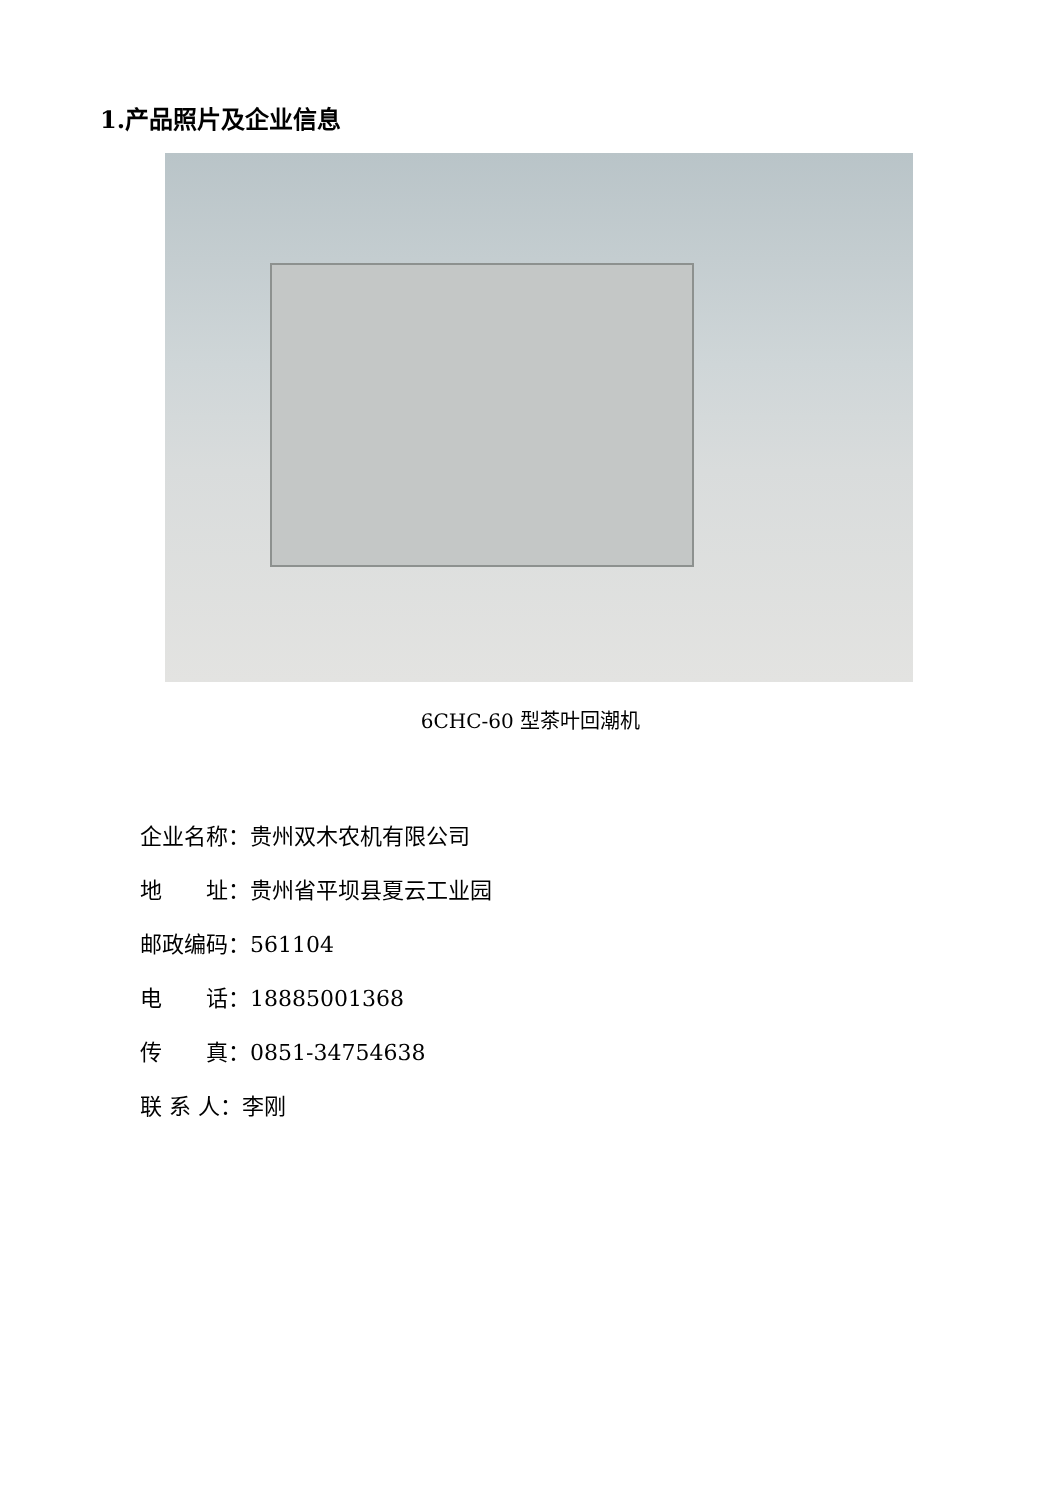1.产品照片及企业信息
6CHC-60 型茶叶回潮机
企业名称：贵州双木农机有限公司
地　　址：贵州省平坝县夏云工业园
邮政编码：561104
电　　话：18885001368
传　　真：0851-34754638
联 系 人：李刚